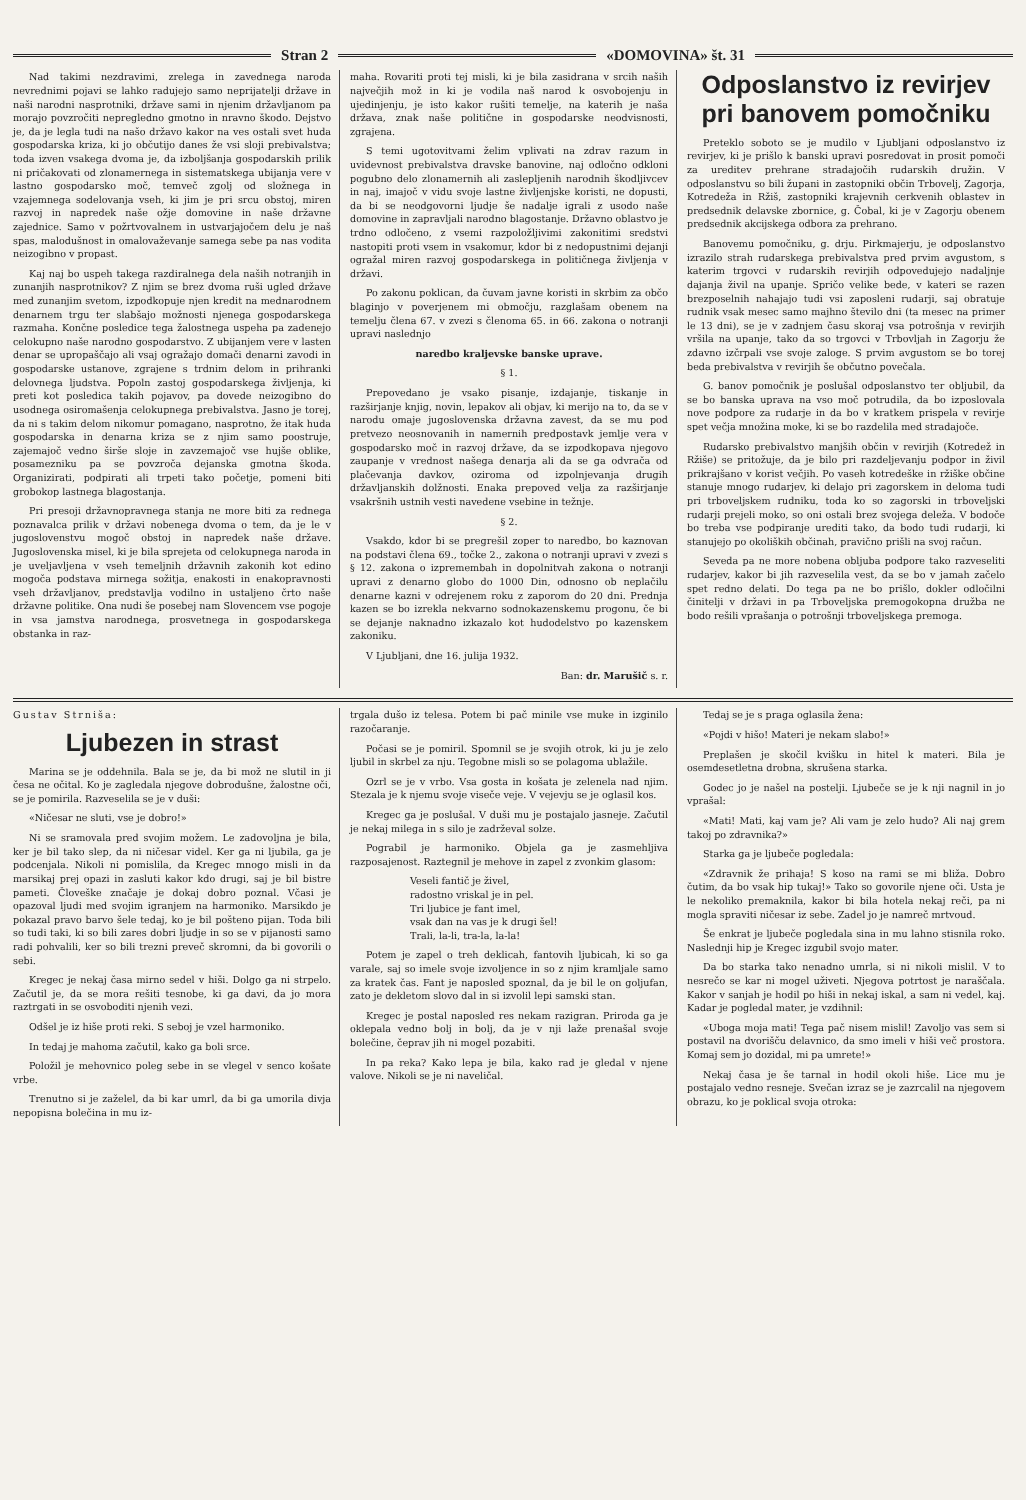Stran 2 «DOMOVINA» št. 31
Nad takimi nezdravimi, zrelega in zavednega naroda nevrednimi pojavi se lahko radujejo samo nepriјatelji države in naši narodni nasprotniki, države sami in njenim državljanom pa morajo povzročiti nepregledno gmotno in nravno škodo. Dejstvo je, da je legla tudi na našo državo kakor na ves ostali svet huda gospodarska kriza, ki jo občutijo danes že vsi sloji prebivalstva; toda izven vsakega dvoma je, da izboljšanja gospodarskih prilik ni pričakovati od zlonamernega in sistematskega ubijanja vere v lastno gospodarsko moč, temveč zgolj od složnega in vzajemnega sodelovanja vseh, ki jim je pri srcu obstoj, miren razvoj in napredek naše ožje domovine in naše državne zajednice. Samo v požrtvovalnem in ustvarjajočem delu je naš spas, malodušnost in omalovaževanje samega sebe pa nas vodita neizogibno v propast.
Kaj naj bo uspeh takega razdiralnega dela naših notranjih in zunanjih nasprotnikov? Z njim se brez dvoma ruši ugled države med zunanjim svetom, izpodkopuje njen kredit na mednarodnem denarnem trgu ter slabšajo možnosti njenega gospodarskega razmaha. Končne posledice tega žalostnega uspeha pa zadenejo celokupno naše narodno gospodarstvo. Z ubijanjem vere v lasten denar se upropaščajo ali vsaj ogražajo domači denarni zavodi in gospodarske ustanove, zgrajene s trdnim delom in prihranki delovnega ljudstva. Popoln zastoj gospodarskega življenja, ki preti kot posledica takih pojavov, pa dovede neizogibno do usodnega osiromašenja celokupnega prebivalstva. Jasno je torej, da ni s takim delom nikomur pomagano, nasprotno, že itak huda gospodarska in denarna kriza se z njim samo poostruje, zajemajoč vedno širše sloje in zavzemajoč vse hujše oblike, posamezniku pa se povzroča dejanska gmotna škoda. Organizirati, podpirati ali trpeti tako početje, pomeni biti grobokop lastnega blagostanja.
Pri presoji državnopravnega stanja ne more biti za rednega poznavalca prilik v državi nobenega dvoma o tem, da je le v jugoslovenstvu mogoč obstoj in napredek naše države. Jugoslovenska misel, ki je bila sprejeta od celokupnega naroda in je uveljavljena v vseh temeljnih državnih zakonih kot edino mogoča podstava mirnega sožitja, enakosti in enakopravnosti vseh državljanov, predstavlja vodilno in ustaljeno črto naše državne politike. Ona nudi še posebej nam Slovencem vse pogoje in vsa jamstva narodnega, prosvetnega in gospodarskega obstanka in raz-
maha. Rovariti proti tej misli, ki je bila zasidrana v srcih naših največjih mož in ki je vodila naš narod k osvobojenju in ujedinjenju, je isto kakor rušiti temelje, na katerih je naša država, znak naše politične in gospodarske neodvisnosti, zgrajena.
S temi ugotovitvami želim vplivati na zdrav razum in uvidevnost prebivalstva dravske banovine, naj odločno odkloni pogubno delo zlonamernih ali zaslepljenih narodnih škodljivcev in naj, imajoč v vidu svoje lastne življenjske koristi, ne dopusti, da bi se neodgovorni ljudje še nadalje igrali z usodo naše domovine in zapravljali narodno blagostanje. Državno oblastvo je trdno odločeno, z vsemi razpoložljivimi zakonitimi sredstvi nastopiti proti vsem in vsakomur, kdor bi z nedopustnimi dejanji ogražal miren razvoj gospodarskega in političnega življenja v državi.
Po zakonu poklican, da čuvam javne koristi in skrbim za občo blaginjo v poverjenem mi območju, razglašam obenem na temelju člena 67. v zvezi s členoma 65. in 66. zakona o notranji upravi naslednjo
naredbo kraljevske banske uprave.
§ 1.
Prepovedano je vsako pisanje, izdajanje, tiskanje in razširjanje knjig, novin, lepakov ali objav, ki merijo na to, da se v narodu omaje jugoslovenska državna zavest, da se mu pod pretvezo neosnovanih in namernih predpostavk jemlje vera v gospodarsko moč in razvoj države, da se izpodkopava njegovo zaupanje v vrednost našega denarja ali da se ga odvrača od plačevanja davkov, oziroma od izpolnjevanja drugih državljanskih dolžnosti. Enaka prepoved velja za razširjanje vsakršnih ustnih vesti navedene vsebine in težnje.
§ 2.
Vsakdo, kdor bi se pregrešil zoper to naredbo, bo kaznovan na podstavi člena 69., točke 2., zakona o notranji upravi v zvezi s § 12. zakona o izpremembah in dopolnitvah zakona o notranji upravi z denarno globo do 1000 Din, odnosno ob neplačilu denarne kazni v odrejenem roku z zaporom do 20 dni. Prednja kazen se bo izrekla nekvarno sodnokazenskemu progonu, če bi se dejanje naknadno izkazalo kot hudodelstvo po kazenskem zakoniku.
V Ljubljani, dne 16. julija 1932.
Ban: dr. Marušič s. r.
Odposlanstvo iz revirjev pri banovem pomočniku
Preteklo soboto se je mudilo v Ljubljani odposlanstvo iz revirjev, ki je prišlo k banski upravi posredovat in prosit pomoči za ureditev prehrane stradajočih rudarskih družin. V odposlanstvu so bili župani in zastopniki občin Trbovelj, Zagorja, Kotredeža in Ržiš, zastopniki krajevnih cerkvenih oblastev in predsednik delavske zbornice, g. Čobal, ki je v Zagorju obenem predsednik akcijskega odbora za prehrano.
Banovemu pomočniku, g. drju. Pirkmajerju, je odposlanstvo izrazilo strah rudarskega prebivalstva pred prvim avgustom, s katerim trgovci v rudarskih revirjih odpovedujejo nadaljnje dajanja živil na upanje. Spričo velike bede, v kateri se razen brezposelnih nahajajo tudi vsi zaposleni rudarji, saj obratuje rudnik vsak mesec samo majhno število dni (ta mesec na primer le 13 dni), se je v zadnjem času skoraj vsa potrošnja v revirjih vršila na upanje, tako da so trgovci v Trbovljah in Zagorju že zdavno izčrpali vse svoje zaloge. S prvim avgustom se bo torej beda prebivalstva v revirjih še občutno povečala.
G. banov pomočnik je poslušal odposlanstvo ter obljubil, da se bo banska uprava na vso moč potrudila, da bo izposlovala nove podpore za rudarje in da bo v kratkem prispela v revirje spet večja množina moke, ki se bo razdelila med stradajoče.
Rudarsko prebivalstvo manjših občin v revirjih (Kotredež in Ržiše) se pritožuje, da je bilo pri razdeljevanju podpor in živil prikrajšano v korist večjih. Po vaseh kotredeške in ržiške občine stanuje mnogo rudarjev, ki delajo pri zagorskem in deloma tudi pri trboveljskem rudniku, toda ko so zagorski in trboveljski rudarji prejeli moko, so oni ostali brez svojega deleža. V bodoče bo treba vse podpiranje urediti tako, da bodo tudi rudarji, ki stanujejo po okoliških občinah, pravično prišli na svoj račun.
Seveda pa ne more nobena obljuba podpore tako razveseliti rudarjev, kakor bi jih razveselila vest, da se bo v jamah začelo spet redno delati. Do tega pa ne bo prišlo, dokler odločilni činitelji v državi in pa Trboveljska premogokopna družba ne bodo rešili vprašanja o potrošnji trboveljskega premoga.
Gustav Strniša:
Ljubezen in strast
Marina se je oddehnila. Bala se je, da bi mož ne slutil in ji česa ne očital. Ko je zagledala njegove dobrodušne, žalostne oči, se je pomirila. Razveselila se je v duši:
«Ničesar ne sluti, vse je dobro!»
Ni se sramovala pred svojim možem. Le zadovoljna je bila, ker je bil tako slep, da ni ničesar videl. Ker ga ni ljubila, ga je podcenjala. Nikoli ni pomislila, da Kregec mnogo misli in da marsikaj prej opazi in zasluti kakor kdo drugi, saj je bil bistre pameti. Človeške značaje je dokaj dobro poznal. Včasi je opazoval ljudi med svojim igranjem na harmoniko. Marsikdo je pokazal pravo barvo šele tedaj, ko je bil pošteno pijan. Toda bili so tudi taki, ki so bili zares dobri ljudje in so se v pijanosti samo radi pohvalili, ker so bili trezni preveč skromni, da bi govorili o sebi.
Kregec je nekaj časa mirno sedel v hiši. Dolgo ga ni strpelo. Začutil je, da se mora rešiti tesnobe, ki ga davi, da jo mora raztrgati in se osvoboditi njenih vezi.
Odšel je iz hiše proti reki. S seboj je vzel harmoniko.
In tedaj je mahoma začutil, kako ga boli srce.
Položil je mehovnico poleg sebe in se vlegel v senco košate vrbe.
Trenutno si je zaželel, da bi kar umrl, da bi ga umorila divja nepopisna bolečina in mu iz-
trgala dušo iz telesa. Potem bi pač minile vse muke in izginilo razočaranje.
Počasi se je pomiril. Spomnil se je svojih otrok, ki ju je zelo ljubil in skrbel za nju. Tegobne misli so se polagoma ublažile.
Ozrl se je v vrbo. Vsa gosta in košata je zelenela nad njim. Stezala je k njemu svoje viseče veje. V vejevju se je oglasil kos.
Kregec ga je poslušal. V duši mu je postajalo jasneje. Začutil je nekaj milega in s silo je zadrževal solze.
Pograbil je harmoniko. Objela ga je zasmehljiva razposajenost. Raztegnil je mehove in zapel z zvonkim glasom:
Veseli fantič je živel,
radostno vriskal je in pel.
Tri ljubice je fant imel,
vsak dan na vas je k drugi šel!
Trali, la-li, tra-la, la-la!
Potem je zapel o treh deklicah, fantovih ljubicah, ki so ga varale, saj so imele svoje izvoljence in so z njim kramljale samo za kratek čas. Fant je naposled spoznal, da je bil le on goljufan, zato je dekletom slovo dal in si izvolil lepi samski stan.
Kregec je postal naposled res nekam razigran. Priroda ga je oklepala vedno bolj in bolj, da je v nji laže prenašal svoje bolečine, čeprav jih ni mogel pozabiti.
In pa reka? Kako lepa je bila, kako rad je gledal v njene valove. Nikoli se je ni naveličal.
Tedaj se je s praga oglasila žena:
«Pojdi v hišo! Materi je nekam slabo!»
Preplašen je skočil kvišku in hitel k materi. Bila je osemdesetletna drobna, skrušena starka.
Godec jo je našel na postelji. Ljubeče se je k nji nagnil in jo vprašal:
«Mati! Mati, kaj vam je? Ali vam je zelo hudo? Ali naj grem takoj po zdravnika?»
Starka ga je ljubeče pogledala:
«Zdravnik že prihaja! S koso na rami se mi bliža. Dobro čutim, da bo vsak hip tukaj!» Tako so govorile njene oči. Usta je le nekoliko premaknila, kakor bi bila hotela nekaj reči, pa ni mogla spraviti ničesar iz sebe. Zadel jo je namreč mrtvoud.
Še enkrat je ljubeče pogledala sina in mu lahno stisnila roko. Naslednji hip je Kregec izgubil svojo mater.
Da bo starka tako nenadno umrla, si ni nikoli mislil. V to nesrečo se kar ni mogel uživeti. Njegova potrtost je naraščala. Kakor v sanjah je hodil po hiši in nekaj iskal, a sam ni vedel, kaj. Kadar je pogledal mater, je vzdihnil:
«Uboga moja mati! Tega pač nisem mislil! Zavoljo vas sem si postavil na dvorišču delavnico, da smo imeli v hiši več prostora. Komaj sem jo dozidal, mi pa umrete!»
Nekaj časa je še tarnal in hodil okoli hiše. Lice mu je postajalo vedno resneje. Svečan izraz se je zazrcalil na njegovem obrazu, ko je poklical svoja otroka: